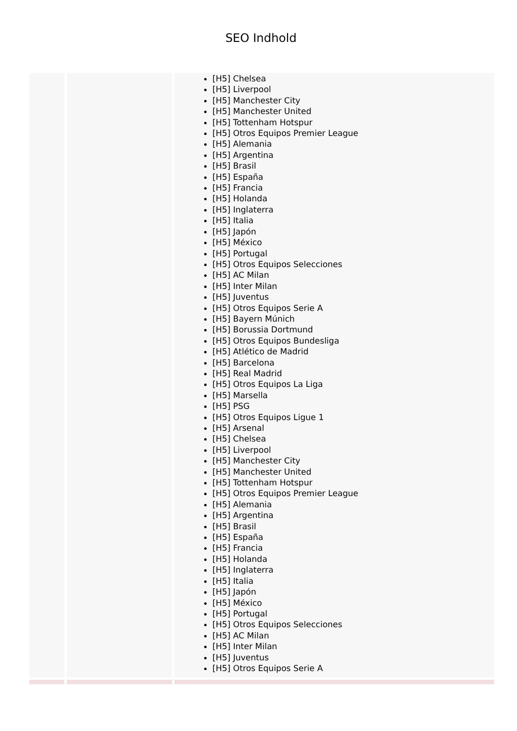SEO Indhold
| | | [H5] Chelsea [H5] Liverpool [H5] Manchester City [H5] Manchester United [H5] Tottenham Hotspur [H5] Otros Equipos Premier League [H5] Alemania [H5] Argentina [H5] Brasil [H5] España [H5] Francia [H5] Holanda [H5] Inglaterra [H5] Italia [H5] Japón [H5] México [H5] Portugal [H5] Otros Equipos Selecciones [H5] AC Milan [H5] Inter Milan [H5] Juventus [H5] Otros Equipos Serie A [H5] Bayern Múnich [H5] Borussia Dortmund [H5] Otros Equipos Bundesliga [H5] Atlético de Madrid [H5] Barcelona [H5] Real Madrid [H5] Otros Equipos La Liga [H5] Marsella [H5] PSG [H5] Otros Equipos Ligue 1 [H5] Arsenal [H5] Chelsea [H5] Liverpool [H5] Manchester City [H5] Manchester United [H5] Tottenham Hotspur [H5] Otros Equipos Premier League [H5] Alemania [H5] Argentina [H5] Brasil [H5] España [H5] Francia [H5] Holanda [H5] Inglaterra [H5] Italia [H5] Japón [H5] México [H5] Portugal [H5] Otros Equipos Selecciones [H5] AC Milan [H5] Inter Milan [H5] Juventus [H5] Otros Equipos Serie A |